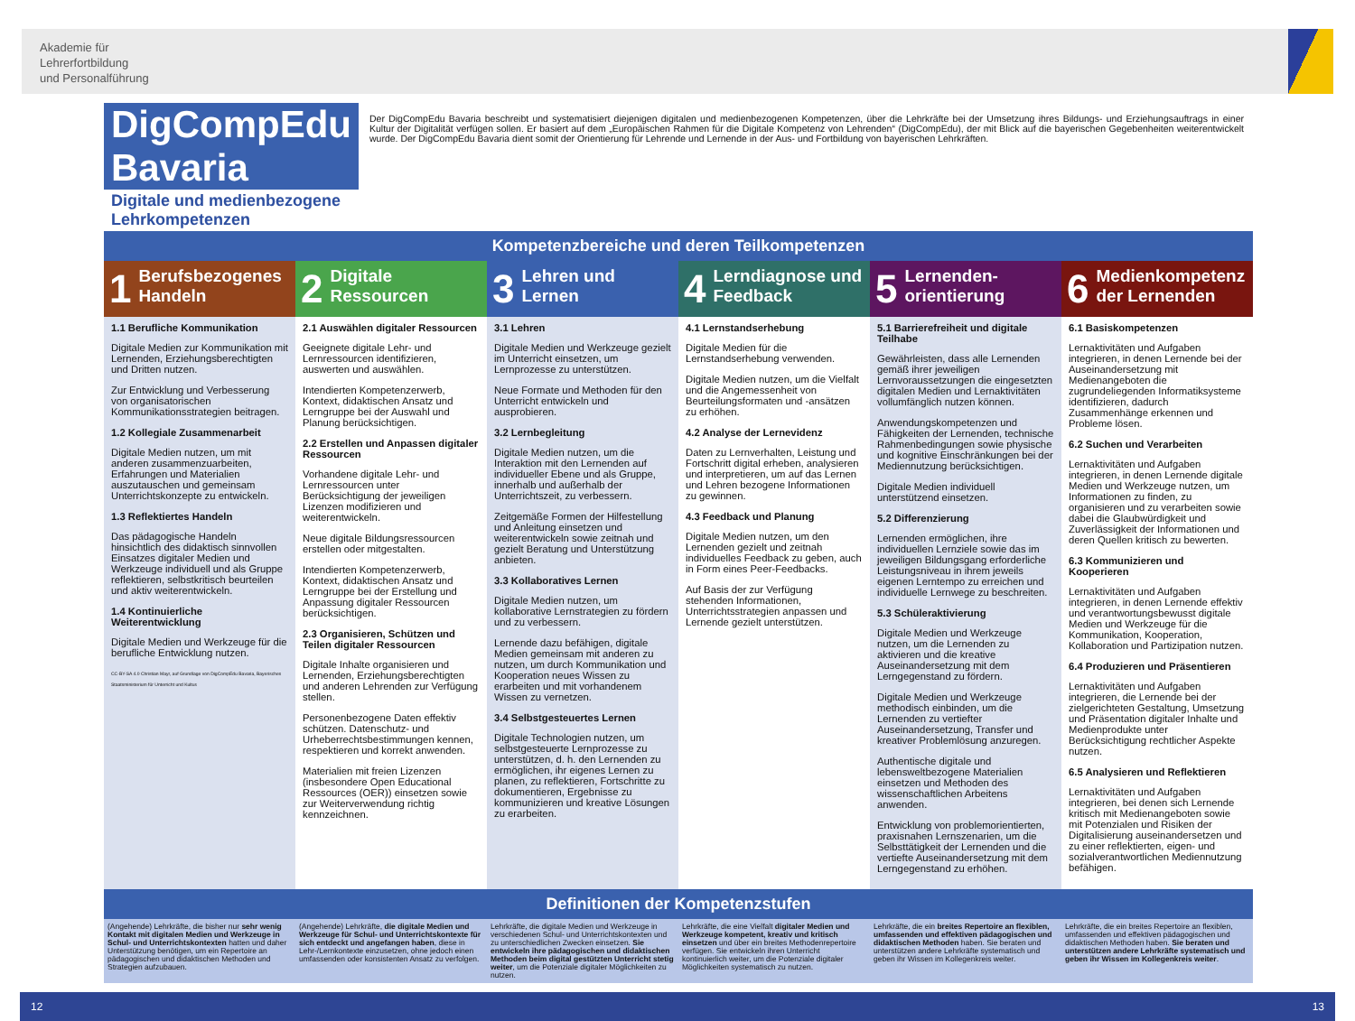Akademie für
Lehrerfortbildung
und Personalführung
DigCompEdu Bavaria
Digitale und medienbezogene Lehrkompetenzen
Der DigCompEdu Bavaria beschreibt und systematisiert diejenigen digitalen und medienbezogenen Kompetenzen, über die Lehrkräfte bei der Umsetzung ihres Bildungs- und Erziehungsauftrags in einer Kultur der Digitalität verfügen sollen. Er basiert auf dem „Europäischen Rahmen für die Digitale Kompetenz von Lehrenden“ (DigCompEdu), der mit Blick auf die bayerischen Gegebenheiten weiterentwickelt wurde. Der DigCompEdu Bavaria dient somit der Orientierung für Lehrende und Lernende in der Aus- und Fortbildung von bayerischen Lehrkräften.
Kompetenzbereiche und deren Teilkompetenzen
| 1 Berufsbezogenes Handeln | 2 Digitale Ressourcen | 3 Lehren und Lernen | 4 Lerndiagnose und Feedback | 5 Lernenden-orientierung | 6 Medienkompetenz der Lernenden |
| --- | --- | --- | --- | --- | --- |
| 1.1 Berufliche Kommunikation Digitale Medien zur Kommunikation mit Lernenden, Erziehungsberechtigten und Dritten nutzen. Zur Entwicklung und Verbesserung von organisatorischen Kommunikationsstrategien beitragen. 1.2 Kollegiale Zusammenarbeit Digitale Medien nutzen, um mit anderen zusammenzuarbeiten, Erfahrungen und Materialien auszutauschen und gemeinsam Unterrichtskonzepte zu entwickeln. 1.3 Reflektiertes Handeln Das pädagogische Handeln hinsichtlich des didaktisch sinnvollen Einsatzes digitaler Medien und Werkzeuge individuell und als Gruppe reflektieren, selbstkritisch beurteilen und aktiv weiterentwickeln. 1.4 Kontinuierliche Weiterentwicklung Digitale Medien und Werkzeuge für die berufliche Entwicklung nutzen. CC-BY-SA 4.0 Christian Mayr, auf Grundlage von DigCompEdu Bavaria, Bayerisches Staatsministerium für Unterricht und Kultus | 2.1 Auswählen digitaler Ressourcen Geeignete digitale Lehr- und Lernressourcen identifizieren, auswerten und auswählen. Intendierten Kompetenzerwerb, Kontext, didaktischen Ansatz und Lerngruppe bei der Auswahl und Planung berücksichtigen. 2.2 Erstellen und Anpassen digitaler Ressourcen Vorhandene digitale Lehr- und Lernressourcen unter Berücksichtigung der jeweiligen Lizenzen modifizieren und weiterentwickeln. Neue digitale Bildungsressourcen erstellen oder mitgestalten. Intendierten Kompetenzerwerb, Kontext, didaktischen Ansatz und Lerngruppe bei der Erstellung und Anpassung digitaler Ressourcen berücksichtigen. 2.3 Organisieren, Schützen und Teilen digitaler Ressourcen Digitale Inhalte organisieren und Lernenden, Erziehungsberechtigten und anderen Lehrenden zur Verfügung stellen. Personenbezogene Daten effektiv schützen. Datenschutz- und Urheberrechtsbestimmungen kennen, respektieren und korrekt anwenden. Materialien mit freien Lizenzen (insbesondere Open Educational Ressources (OER)) einsetzen sowie zur Weiterverwendung richtig kennzeichnen. | 3.1 Lehren Digitale Medien und Werkzeuge gezielt im Unterricht einsetzen, um Lernprozesse zu unterstützen. Neue Formate und Methoden für den Unterricht entwickeln und ausprobieren. 3.2 Lernbegleitung Digitale Medien nutzen, um die Interaktion mit den Lernenden auf individueller Ebene und als Gruppe, innerhalb und außerhalb der Unterrichtszeit, zu verbessern. Zeitgemäße Formen der Hilfestellung und Anleitung einsetzen und weiterentwickeln sowie zeitnah und gezielt Beratung und Unterstützung anbieten. 3.3 Kollaboratives Lernen Digitale Medien nutzen, um kollaborative Lernstrategien zu fördern und zu verbessern. Lernende dazu befähigen, digitale Medien gemeinsam mit anderen zu nutzen, um durch Kommunikation und Kooperation neues Wissen zu erarbeiten und mit vorhandenem Wissen zu vernetzen. 3.4 Selbstgesteuertes Lernen Digitale Technologien nutzen, um selbstgesteuerte Lernprozesse zu unterstützen, d. h. den Lernenden zu ermöglichen, ihr eigenes Lernen zu planen, zu reflektieren, Fortschritte zu dokumentieren, Ergebnisse zu kommunizieren und kreative Lösungen zu erarbeiten. | 4.1 Lernstandserhebung Digitale Medien für die Lernstandserhebung verwenden. Digitale Medien nutzen, um die Vielfalt und die Angemessenheit von Beurteilungsformaten und -ansätzen zu erhöhen. 4.2 Analyse der Lernevidenz Daten zu Lernverhalten, Leistung und Fortschritt digital erheben, analysieren und interpretieren, um auf das Lernen und Lehren bezogene Informationen zu gewinnen. 4.3 Feedback und Planung Digitale Medien nutzen, um den Lernenden gezielt und zeitnah individuelles Feedback zu geben, auch in Form eines Peer-Feedbacks. Auf Basis der zur Verfügung stehenden Informationen, Unterrichtsstrategien anpassen und Lernende gezielt unterstützen. | 5.1 Barrierefreiheit und digitale Teilhabe Gewährleisten, dass alle Lernenden gemäß ihrer jeweiligen Lernvoraussetzungen die eingesetzten digitalen Medien und Lernaktivitäten vollumfänglich nutzen können. Anwendungskompetenzen und Fähigkeiten der Lernenden, technische Rahmenbedingungen sowie physische und kognitive Einschränkungen bei der Mediennutzung berücksichtigen. Digitale Medien individuell unterstützend einsetzen. 5.2 Differenzierung Lernenden ermöglichen, ihre individuellen Lernziele sowie das im jeweiligen Bildungsgang erforderliche Leistungsniveau in ihrem jeweils eigenen Lerntempo zu erreichen und individuelle Lernwege zu beschreiten. 5.3 Schüleraktivierung Digitale Medien und Werkzeuge nutzen, um die Lernenden zu aktivieren und die kreative Auseinandersetzung mit dem Lerngegenstand zu fördern. Digitale Medien und Werkzeuge methodisch einbinden, um die Lernenden zu vertiefter Auseinandersetzung, Transfer und kreativer Problemlösung anzuregen. Authentische digitale und lebensweltbezogene Materialien einsetzen und Methoden des wissenschaftlichen Arbeitens anwenden. Entwicklung von problemorientierten, praxisnahen Lernszenarien, um die Selbsttätigkeit der Lernenden und die vertiefte Auseinandersetzung mit dem Lerngegenstand zu erhöhen. | 6.1 Basiskompetenzen Lernaktivitäten und Aufgaben integrieren, in denen Lernende bei der Auseinandersetzung mit Medienangeboten die zugrundeliegenden Informatiksysteme identifizieren, dadurch Zusammenhänge erkennen und Probleme lösen. 6.2 Suchen und Verarbeiten Lernaktivitäten und Aufgaben integrieren, in denen Lernende digitale Medien und Werkzeuge nutzen, um Informationen zu finden, zu organisieren und zu verarbeiten sowie dabei die Glaubwürdigkeit und Zuverlässigkeit der Informationen und deren Quellen kritisch zu bewerten. 6.3 Kommunizieren und Kooperieren Lernaktivitäten und Aufgaben integrieren, in denen Lernende effektiv und verantwortungsbewusst digitale Medien und Werkzeuge für die Kommunikation, Kooperation, Kollaboration und Partizipation nutzen. 6.4 Produzieren und Präsentieren Lernaktivitäten und Aufgaben integrieren, die Lernende bei der zielgerichteten Gestaltung, Umsetzung und Präsentation digitaler Inhalte und Medienprodukte unter Berücksichtigung rechtlicher Aspekte nutzen. 6.5 Analysieren und Reflektieren Lernaktivitäten und Aufgaben integrieren, bei denen sich Lernende kritisch mit Medienangeboten sowie mit Potenzialen und Risiken der Digitalisierung auseinandersetzen und zu einer reflektierten, eigen- und sozialverantwortlichen Mediennutzung befähigen. |
Definitionen der Kompetenzstufen
| (Angehende) Lehrkräfte, die bisher nur sehr wenig Kontakt mit digitalen Medien und Werkzeuge in Schul- und Unterrichtskontexten hatten und daher Unterstützung benötigen, um ein Repertoire an pädagogischen und didaktischen Methoden und Strategien aufzubauen. | (Angehende) Lehrkräfte, die digitale Medien und Werkzeuge für Schul- und Unterrichtskontexte für sich entdeckt und angefangen haben , diese in Lehr-/Lernkontexte einzusetzen, ohne jedoch einen umfassenden oder konsistenten Ansatz zu verfolgen. | Lehrkräfte, die digitale Medien und Werkzeuge in verschiedenen Schul- und Unterrichtskontexten und zu unterschiedlichen Zwecken einsetzen. Sie entwickeln ihre pädagogischen und didaktischen Methoden beim digital gestützten Unterricht stetig weiter , um die Potenziale digitaler Möglichkeiten zu nutzen. | Lehrkräfte, die eine Vielfalt digitaler Medien und Werkzeuge kompetent, kreativ und kritisch einsetzen und über ein breites Methodenrepertoire verfügen. Sie entwickeln ihren Unterricht kontinuierlich weiter, um die Potenziale digitaler Möglichkeiten systematisch zu nutzen. | Lehrkräfte, die ein breites Repertoire an flexiblen, umfassenden und effektiven pädagogischen und didaktischen Methoden haben. Sie beraten und unterstützen andere Lehrkräfte systematisch und geben ihr Wissen im Kollegenkreis weiter. | Lehrkräfte, die ein breites Repertoire an flexiblen, umfassenden und effektiven pädagogischen und didaktischen Methoden haben. Sie beraten und unterstützen andere Lehrkräfte systematisch und geben ihr Wissen im Kollegenkreis weiter . |
12 13